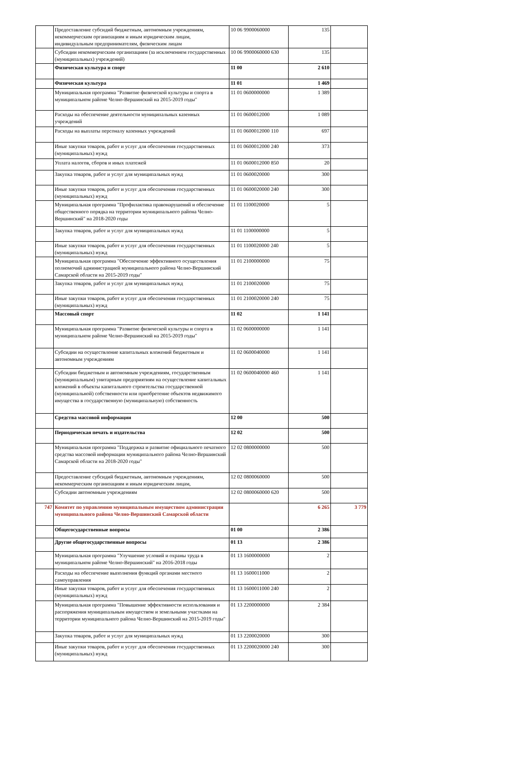| | Предоставление субсидий бюджетным, автономным учреждениям, некоммерческим организациям и иным юридическим лицам, индивидуальным предпринимателям, физическим лицам | 10 06 9900060000 | 135 | |
| | Субсидии некоммерческим организациям (за исключением государственных (муниципальных) учреждений) | 10 06 9900060000 630 | 135 | |
| | Физическая культура и спорт | 11 00 | 2 610 | |
| | Физическая культура | 11 01 | 1 469 | |
| | Муниципальная программа "Развитие физической культуры и спорта в муниципальном районе Челно-Вершинский на 2015-2019 годы" | 11 01 0600000000 | 1 389 | |
| | Расходы на обеспечение деятельности муниципальных казенных учреждений | 11 01 0600012000 | 1 089 | |
| | Расходы на выплаты персоналу казенных учреждений | 11 01 0600012000 110 | 697 | |
| | Иные закупки товаров, работ и услуг для обеспечения государственных (муниципальных) нужд | 11 01 0600012000 240 | 373 | |
| | Уплата налогов, сборов и иных платежей | 11 01 0600012000 850 | 20 | |
| | Закупка товаров, работ и услуг для муниципальных нужд | 11 01 0600020000 | 300 | |
| | Иные закупки товаров, работ и услуг для обеспечения государственных (муниципальных) нужд | 11 01 0600020000 240 | 300 | |
| | Муниципальная программа "Профилактика правонарушений и обеспечение общественного порядка на территории муниципального района Челно-Вершинский" на 2018-2020 годы | 11 01 1100020000 | 5 | |
| | Закупка товаров, работ и услуг для муниципальных нужд | 11 01 1100000000 | 5 | |
| | Иные закупки товаров, работ и услуг для обеспечения государственных (муниципальных) нужд | 11 01 1100020000 240 | 5 | |
| | Муниципальная программа "Обеспечение эффективного осуществления полномочий администрацией муниципального района Челно-Вершинский Самарской области на 2015-2019 годы" | 11 01 2100000000 | 75 | |
| | Закупка товаров, работ и услуг для муниципальных нужд | 11 01 2100020000 | 75 | |
| | Иные закупки товаров, работ и услуг для обеспечения государственных (муниципальных) нужд | 11 01 2100020000 240 | 75 | |
| | Массовый спорт | 11 02 | 1 141 | |
| | Муниципальная программа "Развитие физической культуры и спорта в муниципальном районе Челно-Вершинский на 2015-2019 годы" | 11 02 0600000000 | 1 141 | |
| | Субсидии на осуществление капитальных вложений бюджетным и автономным учреждениям | 11 02 0600040000 | 1 141 | |
| | Субсидии бюджетным и автономным учреждениям, государственным (муниципальным) унитарным предприятиям на осуществление капитальных вложений в объекты капитального строительства государственной (муниципальной) собственности или приобретение объектов недвижимого имущества в государственную (муниципальную) собственность | 11 02 0600040000 460 | 1 141 | |
| | Средства массовой информации | 12 00 | 500 | |
| | Периодическая печать и издательства | 12 02 | 500 | |
| | Муниципальная программа "Поддержка и развитие официального печатного средства массовой информации муниципального района Челно-Вершинский Самарской области на 2018-2020 годы" | 12 02 0800000000 | 500 | |
| | Предоставление субсидий бюджетным, автономным учреждениям, некоммерческим организациям и иным юридическим лицам, | 12 02 0800060000 | 500 | |
| | Субсидии автономным учреждениям | 12 02 0800060000 620 | 500 | |
| 747 | Комитет по управлению муниципальным имуществом администрации муниципального района Челно-Вершинский Самарской области | | 6 265 | 3 779 |
| | Общегосударственные вопросы | 01 00 | 2 386 | |
| | Другие общегосударственные вопросы | 01 13 | 2 386 | |
| | Муниципальная программа "Улучшение условий и охраны труда в муниципальном районе Челно-Вершинский" на 2016-2018 годы | 01 13 1600000000 | 2 | |
| | Расходы на обеспечение выполнения функций органами местного самоуправления | 01 13 1600011000 | 2 | |
| | Иные закупки товаров, работ и услуг для обеспечения государственных (муниципальных) нужд | 01 13 1600011000 240 | 2 | |
| | Муниципальная программа "Повышение эффективности использования и распоряжения муниципальным имуществом и земельными участками на территории муниципального района Челно-Вершинский на 2015-2019 годы" | 01 13 2200000000 | 2 384 | |
| | Закупка товаров, работ и услуг для муниципальных нужд | 01 13 2200020000 | 300 | |
| | Иные закупки товаров, работ и услуг для обеспечения государственных (муниципальных) нужд | 01 13 2200020000 240 | 300 | |